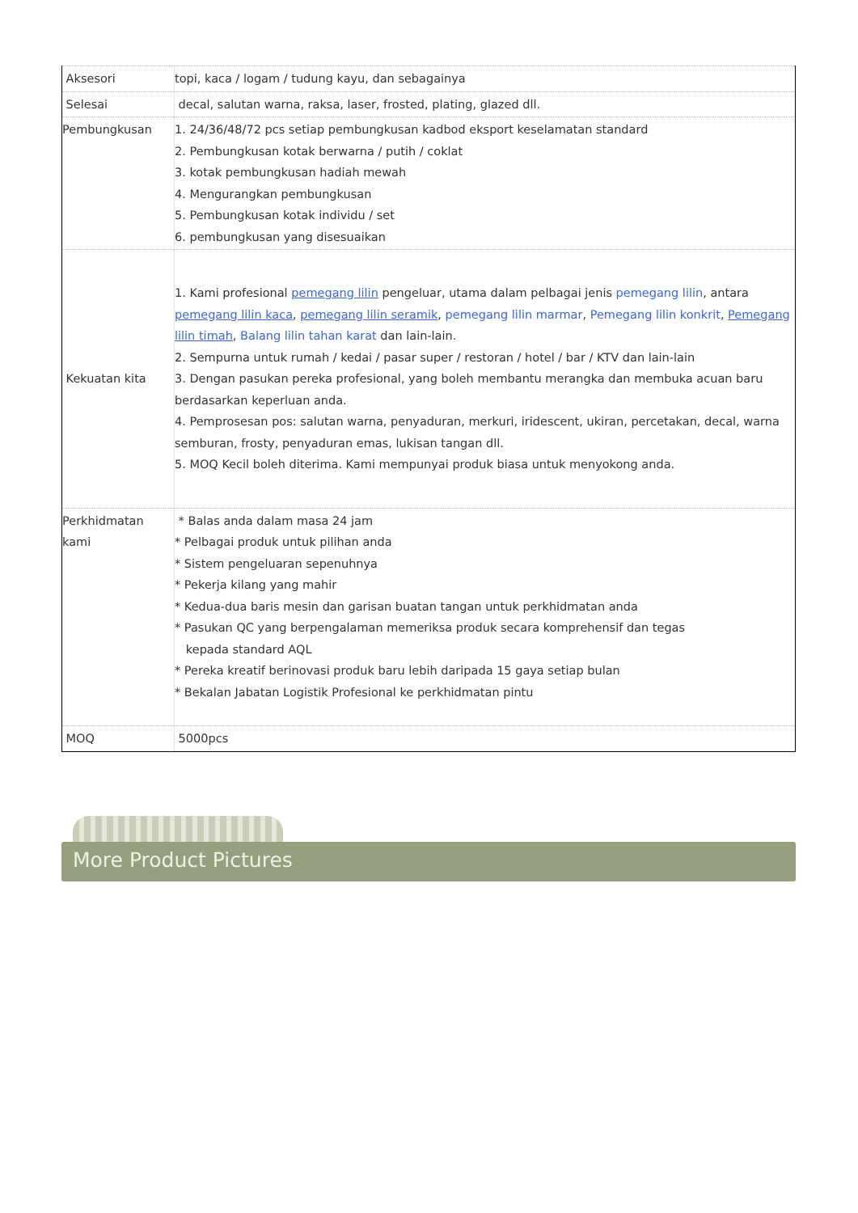| Aksesori | topi, kaca / logam / tudung kayu, dan sebagainya |
| Selesai | decal, salutan warna, raksa, laser, frosted, plating, glazed dll. |
| Pembungkusan | 1. 24/36/48/72 pcs setiap pembungkusan kadbod eksport keselamatan standard 2. Pembungkusan kotak berwarna / putih / coklat 3. kotak pembungkusan hadiah mewah 4. Mengurangkan pembungkusan 5. Pembungkusan kotak individu / set 6. pembungkusan yang disesuaikan |
| Kekuatan kita | 1. Kami profesional pemegang lilin pengeluar, utama dalam pelbagai jenis pemegang lilin , antara pemegang lilin kaca , pemegang lilin seramik , pemegang lilin marmar , Pemegang lilin konkrit , Pemegang lilin timah , Balang lilin tahan karat dan lain-lain. 2. Sempurna untuk rumah / kedai / pasar super / restoran / hotel / bar / KTV dan lain-lain 3. Dengan pasukan pereka profesional, yang boleh membantu merangka dan membuka acuan baru berdasarkan keperluan anda. 4. Pemprosesan pos: salutan warna, penyaduran, merkuri, iridescent, ukiran, percetakan, decal, warna semburan, frosty, penyaduran emas, lukisan tangan dll. 5. MOQ Kecil boleh diterima. Kami mempunyai produk biasa untuk menyokong anda. |
| Perkhidmatan kami | * Balas anda dalam masa 24 jam * Pelbagai produk untuk pilihan anda * Sistem pengeluaran sepenuhnya * Pekerja kilang yang mahir * Kedua-dua baris mesin dan garisan buatan tangan untuk perkhidmatan anda * Pasukan QC yang berpengalaman memeriksa produk secara komprehensif dan tegas kepada standard AQL * Pereka kreatif berinovasi produk baru lebih daripada 15 gaya setiap bulan * Bekalan Jabatan Logistik Profesional ke perkhidmatan pintu |
| MOQ | 5000pcs |
More Product Pictures